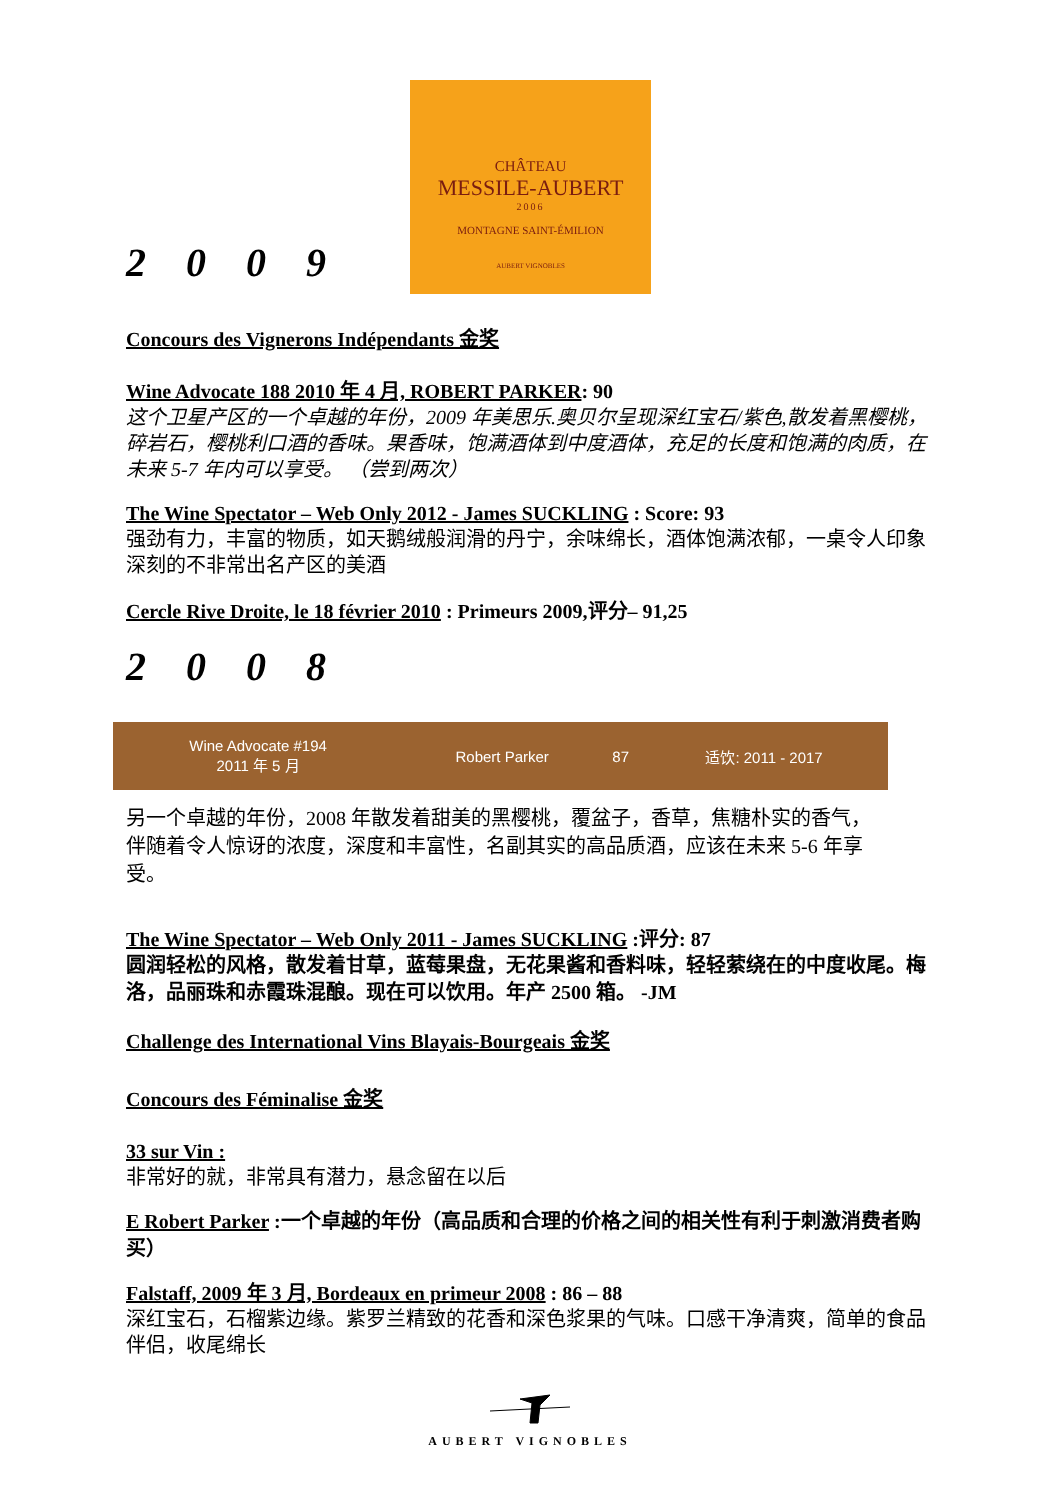CHÂTEAU
MESSILE-AUBERT
2006
MONTAGNE SAINT-ÉMILION
AUBERT VIGNOBLES
2009
Concours des Vignerons Indépendants 金奖
Wine Advocate 188 2010 年 4 月, ROBERT PARKER: 90
这个卫星产区的一个卓越的年份，2009 年美思乐.奥贝尔呈现深红宝石/紫色,散发着黑樱桃，碎岩石，樱桃利口酒的香味。果香味，饱满酒体到中度酒体，充足的长度和饱满的肉质，在未来 5-7 年内可以享受。 （尝到两次）
The Wine Spectator – Web Only 2012 - James SUCKLING : Score: 93
强劲有力，丰富的物质，如天鹅绒般润滑的丹宁，余味绵长，酒体饱满浓郁，一桌令人印象深刻的不非常出名产区的美酒
Cercle Rive Droite, le 18 février 2010 : Primeurs 2009,评分– 91,25
2008
| Wine Advocate #194 2011 年 5 月 | Robert Parker | 87 | 适饮: 2011 - 2017 |
另一个卓越的年份，2008 年散发着甜美的黑樱桃，覆盆子，香草，焦糖朴实的香气，伴随着令人惊讶的浓度，深度和丰富性，名副其实的高品质酒，应该在未来 5-6 年享受。
The Wine Spectator – Web Only 2011 - James SUCKLING :评分: 87
圆润轻松的风格，散发着甘草，蓝莓果盘，无花果酱和香料味，轻轻萦绕在的中度收尾。梅洛，品丽珠和赤霞珠混酿。现在可以饮用。年产 2500 箱。 -JM
Challenge des International Vins Blayais-Bourgeais 金奖
Concours des Féminalise 金奖
33 sur Vin :
非常好的就，非常具有潜力，悬念留在以后
E Robert Parker :一个卓越的年份（高品质和合理的价格之间的相关性有利于刺激消费者购买）
Falstaff, 2009 年 3 月, Bordeaux en primeur 2008 : 86 – 88
深红宝石，石榴紫边缘。紫罗兰精致的花香和深色浆果的气味。口感干净清爽，简单的食品伴侣，收尾绵长
AUBERT VIGNOBLES